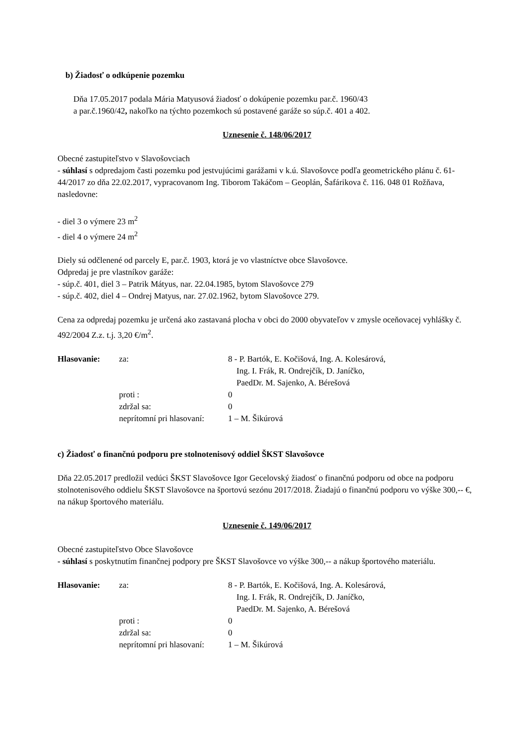b) Žiadosť o odkúpenie pozemku
Dňa 17.05.2017 podala Mária Matyusová žiadosť o dokúpenie pozemku par.č. 1960/43
a par.č.1960/42, nakoľko na týchto pozemkoch sú postavené garáže so súp.č. 401 a 402.
Uznesenie č. 148/06/2017
Obecné zastupiteľstvo v Slavošovciach
- súhlasí s odpredajom časti pozemku pod jestvujúcimi garážami v k.ú. Slavošovce podľa geometrického plánu č. 61-44/2017 zo dňa 22.02.2017, vypracovanom Ing. Tiborom Takáčom – Geoplán, Šafárikova č. 116. 048 01 Rožňava, nasledovne:
- diel 3 o výmere 23 m<sup>2</sup>
- diel 4 o výmere 24 m<sup>2</sup>
Diely sú odčlenené od parcely E, par.č. 1903, ktorá je vo vlastníctve obce Slavošovce.
Odpredaj je pre vlastníkov garáže:
- súp.č. 401, diel 3 – Patrik Mátyus, nar. 22.04.1985, bytom Slavošovce 279
- súp.č. 402, diel 4 – Ondrej Matyus, nar. 27.02.1962, bytom Slavošovce 279.
Cena za odpredaj pozemku je určená ako zastavaná plocha v obci do 2000 obyvateľov v zmysle oceňovacej vyhlášky č. 492/2004 Z.z. t.j. 3,20 €/m<sup>2</sup>.
Hlasovanie:
za:
8 - P. Bartók, E. Kočišová, Ing. A. Kolesárová,
Ing. I. Frák, R. Ondrejčík, D. Janíčko,
PaedDr. M. Sajenko, A. Bérešová
proti :
0
zdržal sa:
0
neprítomní pri hlasovaní:
1 – M. Šikúrová
c) Žiadosť o finančnú podporu pre stolnotenisový oddiel ŠKST Slavošovce
Dňa 22.05.2017 predložil vedúci ŠKST Slavošovce Igor Gecelovský žiadosť o finančnú podporu od obce na podporu stolnotenisového oddielu ŠKST Slavošovce na športovú sezónu 2017/2018. Žiadajú o finančnú podporu vo výške 300,-- €, na nákup športového materiálu.
Uznesenie č. 149/06/2017
Obecné zastupiteľstvo Obce Slavošovce
- súhlasí s poskytnutím finančnej podpory pre ŠKST Slavošovce vo výške 300,-- a nákup športového materiálu.
Hlasovanie:
za:
8 - P. Bartók, E. Kočišová, Ing. A. Kolesárová,
Ing. I. Frák, R. Ondrejčík, D. Janíčko,
PaedDr. M. Sajenko, A. Bérešová
proti :
0
zdržal sa:
0
neprítomní pri hlasovaní:
1 – M. Šikúrová